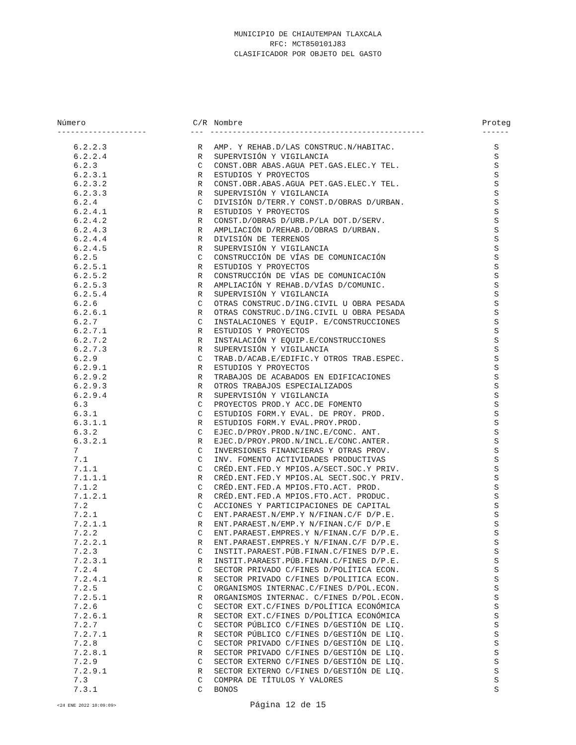MUNICIPIO DE CHIAUTEMPAN TLAXCALA
RFC: MCT850101J83
CLASIFICADOR POR OBJETO DEL GASTO
| Número | C/R | Nombre | Proteg |
| --- | --- | --- | --- |
| -------------------- | --- | ------------------------------------------------ | ------ |
| 6.2.2.3 | R | AMP. Y REHAB.D/LAS CONSTRUC.N/HABITAC. | S |
| 6.2.2.4 | R | SUPERVISIÓN Y VIGILANCIA | S |
| 6.2.3 | C | CONST.OBR ABAS.AGUA PET.GAS.ELEC.Y TEL. | S |
| 6.2.3.1 | R | ESTUDIOS Y PROYECTOS | S |
| 6.2.3.2 | R | CONST.OBR.ABAS.AGUA PET.GAS.ELEC.Y TEL. | S |
| 6.2.3.3 | R | SUPERVISIÓN Y VIGILANCIA | S |
| 6.2.4 | C | DIVISIÓN D/TERR.Y CONST.D/OBRAS D/URBAN. | S |
| 6.2.4.1 | R | ESTUDIOS Y PROYECTOS | S |
| 6.2.4.2 | R | CONST.D/OBRAS D/URB.P/LA DOT.D/SERV. | S |
| 6.2.4.3 | R | AMPLIACIÓN D/REHAB.D/OBRAS D/URBAN. | S |
| 6.2.4.4 | R | DIVISIÓN DE TERRENOS | S |
| 6.2.4.5 | R | SUPERVISIÓN Y VIGILANCIA | S |
| 6.2.5 | C | CONSTRUCCIÓN DE VÍAS DE COMUNICACIÓN | S |
| 6.2.5.1 | R | ESTUDIOS Y PROYECTOS | S |
| 6.2.5.2 | R | CONSTRUCCIÓN DE VÍAS DE COMUNICACIÓN | S |
| 6.2.5.3 | R | AMPLIACIÓN Y REHAB.D/VÍAS D/COMUNIC. | S |
| 6.2.5.4 | R | SUPERVISIÓN Y VIGILANCIA | S |
| 6.2.6 | C | OTRAS CONSTRUC.D/ING.CIVIL U OBRA PESADA | S |
| 6.2.6.1 | R | OTRAS CONSTRUC.D/ING.CIVIL U OBRA PESADA | S |
| 6.2.7 | C | INSTALACIONES Y EQUIP. E/CONSTRUCCIONES | S |
| 6.2.7.1 | R | ESTUDIOS Y PROYECTOS | S |
| 6.2.7.2 | R | INSTALACIÓN Y EQUIP.E/CONSTRUCCIONES | S |
| 6.2.7.3 | R | SUPERVISIÓN Y VIGILANCIA | S |
| 6.2.9 | C | TRAB.D/ACAB.E/EDIFIC.Y OTROS TRAB.ESPEC. | S |
| 6.2.9.1 | R | ESTUDIOS Y PROYECTOS | S |
| 6.2.9.2 | R | TRABAJOS DE ACABADOS EN EDIFICACIONES | S |
| 6.2.9.3 | R | OTROS TRABAJOS ESPECIALIZADOS | S |
| 6.2.9.4 | R | SUPERVISIÓN Y VIGILANCIA | S |
| 6.3 | C | PROYECTOS PROD.Y ACC.DE FOMENTO | S |
| 6.3.1 | C | ESTUDIOS FORM.Y EVAL. DE PROY. PROD. | S |
| 6.3.1.1 | R | ESTUDIOS FORM.Y EVAL.PROY.PROD. | S |
| 6.3.2 | C | EJEC.D/PROY.PROD.N/INC.E/CONC. ANT. | S |
| 6.3.2.1 | R | EJEC.D/PROY.PROD.N/INCL.E/CONC.ANTER. | S |
| 7 | C | INVERSIONES FINANCIERAS Y OTRAS PROV. | S |
| 7.1 | C | INV. FOMENTO ACTIVIDADES PRODUCTIVAS | S |
| 7.1.1 | C | CRÉD.ENT.FED.Y MPIOS.A/SECT.SOC.Y PRIV. | S |
| 7.1.1.1 | R | CRÉD.ENT.FED.Y MPIOS.AL SECT.SOC.Y PRIV. | S |
| 7.1.2 | C | CRÉD.ENT.FED.A MPIOS.FTO.ACT. PROD. | S |
| 7.1.2.1 | R | CRÉD.ENT.FED.A MPIOS.FTO.ACT. PRODUC. | S |
| 7.2 | C | ACCIONES Y PARTICIPACIONES DE CAPITAL | S |
| 7.2.1 | C | ENT.PARAEST.N/EMP.Y N/FINAN.C/F D/P.E. | S |
| 7.2.1.1 | R | ENT.PARAEST.N/EMP.Y N/FINAN.C/F D/P.E | S |
| 7.2.2 | C | ENT.PARAEST.EMPRES.Y N/FINAN.C/F D/P.E. | S |
| 7.2.2.1 | R | ENT.PARAEST.EMPRES.Y N/FINAN.C/F D/P.E. | S |
| 7.2.3 | C | INSTIT.PARAEST.PÚB.FINAN.C/FINES D/P.E. | S |
| 7.2.3.1 | R | INSTIT.PARAEST.PÚB.FINAN.C/FINES D/P.E. | S |
| 7.2.4 | C | SECTOR PRIVADO C/FINES D/POLÍTICA ECON. | S |
| 7.2.4.1 | R | SECTOR PRIVADO C/FINES D/POLITICA ECON. | S |
| 7.2.5 | C | ORGANISMOS INTERNAC.C/FINES D/POL.ECON. | S |
| 7.2.5.1 | R | ORGANISMOS INTERNAC. C/FINES D/POL.ECON. | S |
| 7.2.6 | C | SECTOR EXT.C/FINES D/POLÍTICA ECONÓMICA | S |
| 7.2.6.1 | R | SECTOR EXT.C/FINES D/POLÍTICA ECONÓMICA | S |
| 7.2.7 | C | SECTOR PÚBLICO C/FINES D/GESTIÓN DE LIQ. | S |
| 7.2.7.1 | R | SECTOR PÚBLICO C/FINES D/GESTIÓN DE LIQ. | S |
| 7.2.8 | C | SECTOR PRIVADO C/FINES D/GESTIÓN DE LIQ. | S |
| 7.2.8.1 | R | SECTOR PRIVADO C/FINES D/GESTIÓN DE LIQ. | S |
| 7.2.9 | C | SECTOR EXTERNO C/FINES D/GESTIÓN DE LIQ. | S |
| 7.2.9.1 | R | SECTOR EXTERNO C/FINES D/GESTIÓN DE LIQ. | S |
| 7.3 | C | COMPRA DE TÍTULOS Y VALORES | S |
| 7.3.1 | C | BONOS | S |
<24 ENE 2022 10:09:09>
Página 12 de 15